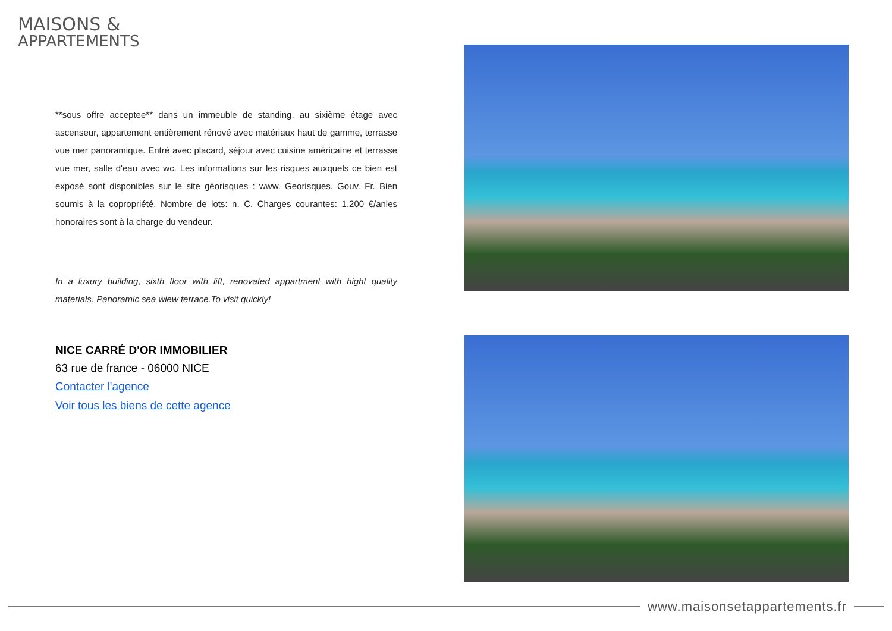MAISONS &
APPARTEMENTS
**sous offre acceptee** dans un immeuble de standing, au sixième étage avec ascenseur, appartement entièrement rénové avec matériaux haut de gamme, terrasse vue mer panoramique. Entré avec placard, séjour avec cuisine américaine et terrasse vue mer, salle d'eau avec wc. Les informations sur les risques auxquels ce bien est exposé sont disponibles sur le site géorisques : www. Georisques. Gouv. Fr. Bien soumis à la copropriété. Nombre de lots: n. C. Charges courantes: 1.200 €/anles honoraires sont à la charge du vendeur.
In a luxury building, sixth floor with lift, renovated appartment with hight quality materials. Panoramic sea wiew terrace.To visit quickly!
NICE CARRÉ D'OR IMMOBILIER
63 rue de france - 06000 NICE
Contacter l'agence
Voir tous les biens de cette agence
www.maisonsetappartements.fr